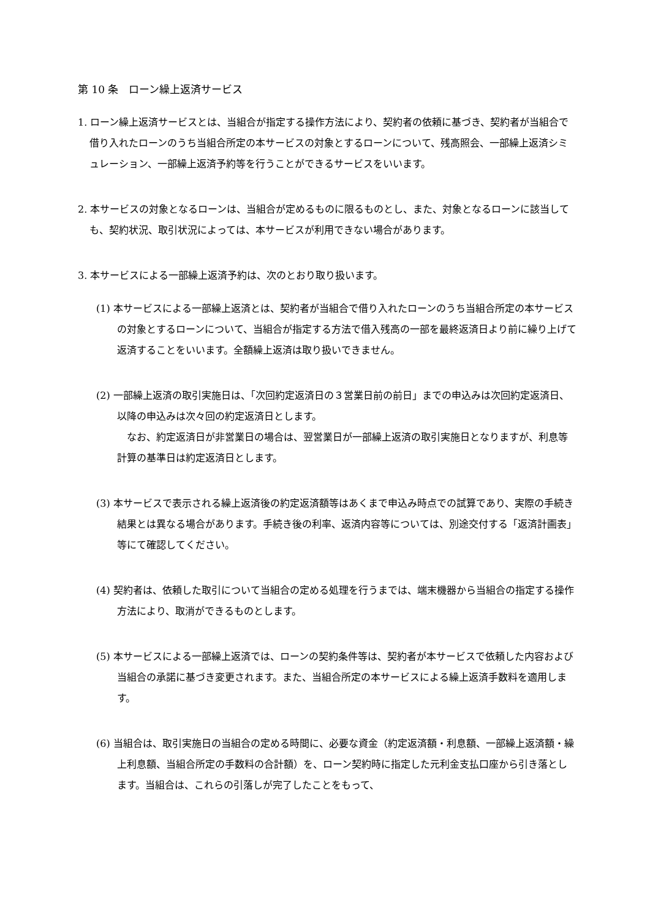第 10 条　ローン繰上返済サービス
1. ローン繰上返済サービスとは、当組合が指定する操作方法により、契約者の依頼に基づき、契約者が当組合で借り入れたローンのうち当組合所定の本サービスの対象とするローンについて、残高照会、一部繰上返済シミュレーション、一部繰上返済予約等を行うことができるサービスをいいます。
2. 本サービスの対象となるローンは、当組合が定めるものに限るものとし、また、対象となるローンに該当しても、契約状況、取引状況によっては、本サービスが利用できない場合があります。
3. 本サービスによる一部繰上返済予約は、次のとおり取り扱います。
(1) 本サービスによる一部繰上返済とは、契約者が当組合で借り入れたローンのうち当組合所定の本サービスの対象とするローンについて、当組合が指定する方法で借入残高の一部を最終返済日より前に繰り上げて返済することをいいます。全額繰上返済は取り扱いできません。
(2) 一部繰上返済の取引実施日は、「次回約定返済日の３営業日前の前日」までの申込みは次回約定返済日、以降の申込みは次々回の約定返済日とします。
　なお、約定返済日が非営業日の場合は、翌営業日が一部繰上返済の取引実施日となりますが、利息等計算の基準日は約定返済日とします。
(3) 本サービスで表示される繰上返済後の約定返済額等はあくまで申込み時点での試算であり、実際の手続き結果とは異なる場合があります。手続き後の利率、返済内容等については、別途交付する「返済計画表」等にて確認してください。
(4) 契約者は、依頼した取引について当組合の定める処理を行うまでは、端末機器から当組合の指定する操作方法により、取消ができるものとします。
(5) 本サービスによる一部繰上返済では、ローンの契約条件等は、契約者が本サービスで依頼した内容および当組合の承諾に基づき変更されます。また、当組合所定の本サービスによる繰上返済手数料を適用します。
(6) 当組合は、取引実施日の当組合の定める時間に、必要な資金（約定返済額・利息額、一部繰上返済額・繰上利息額、当組合所定の手数料の合計額）を、ローン契約時に指定した元利金支払口座から引き落とします。当組合は、これらの引落しが完了したことをもって、